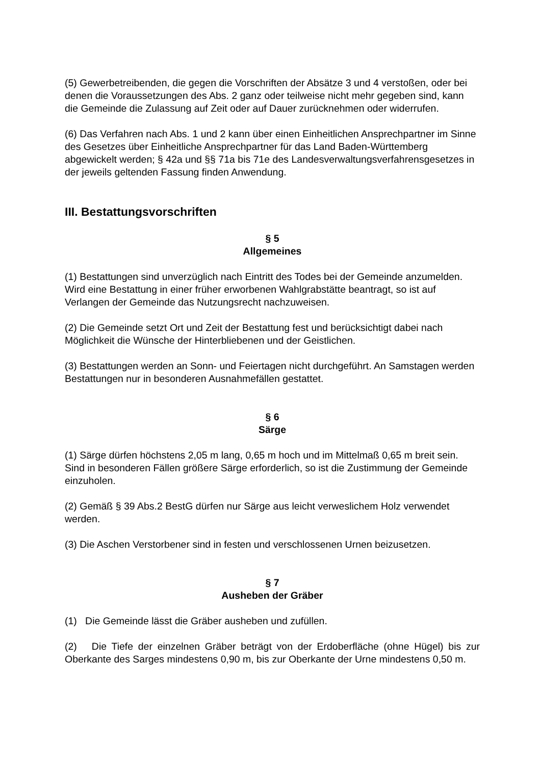(5) Gewerbetreibenden, die gegen die Vorschriften der Absätze 3 und 4 verstoßen, oder bei denen die Voraussetzungen des Abs. 2 ganz oder teilweise nicht mehr gegeben sind, kann die Gemeinde die Zulassung auf Zeit oder auf Dauer zurücknehmen oder widerrufen.
(6) Das Verfahren nach Abs. 1 und 2 kann über einen Einheitlichen Ansprechpartner im Sinne des Gesetzes über Einheitliche Ansprechpartner für das Land Baden-Württemberg abgewickelt werden; § 42a und §§ 71a bis 71e des Landesverwaltungsverfahrensgesetzes in der jeweils geltenden Fassung finden Anwendung.
III. Bestattungsvorschriften
§ 5
Allgemeines
(1) Bestattungen sind unverzüglich nach Eintritt des Todes bei der Gemeinde anzumelden. Wird eine Bestattung in einer früher erworbenen Wahlgrabstätte beantragt, so ist auf Verlangen der Gemeinde das Nutzungsrecht nachzuweisen.
(2) Die Gemeinde setzt Ort und Zeit der Bestattung fest und berücksichtigt dabei nach Möglichkeit die Wünsche der Hinterbliebenen und der Geistlichen.
(3) Bestattungen werden an Sonn- und Feiertagen nicht durchgeführt. An Samstagen werden Bestattungen nur in besonderen Ausnahmefällen gestattet.
§ 6
Särge
(1) Särge dürfen höchstens 2,05 m lang, 0,65 m hoch und im Mittelmaß 0,65 m breit sein. Sind in besonderen Fällen größere Särge erforderlich, so ist die Zustimmung der Gemeinde einzuholen.
(2) Gemäß § 39 Abs.2 BestG dürfen nur Särge aus leicht verweslichem Holz verwendet werden.
(3) Die Aschen Verstorbener sind in festen und verschlossenen Urnen beizusetzen.
§ 7
Ausheben der Gräber
(1) Die Gemeinde lässt die Gräber ausheben und zufüllen.
(2) Die Tiefe der einzelnen Gräber beträgt von der Erdoberfläche (ohne Hügel) bis zur Oberkante des Sarges mindestens 0,90 m, bis zur Oberkante der Urne mindestens 0,50 m.